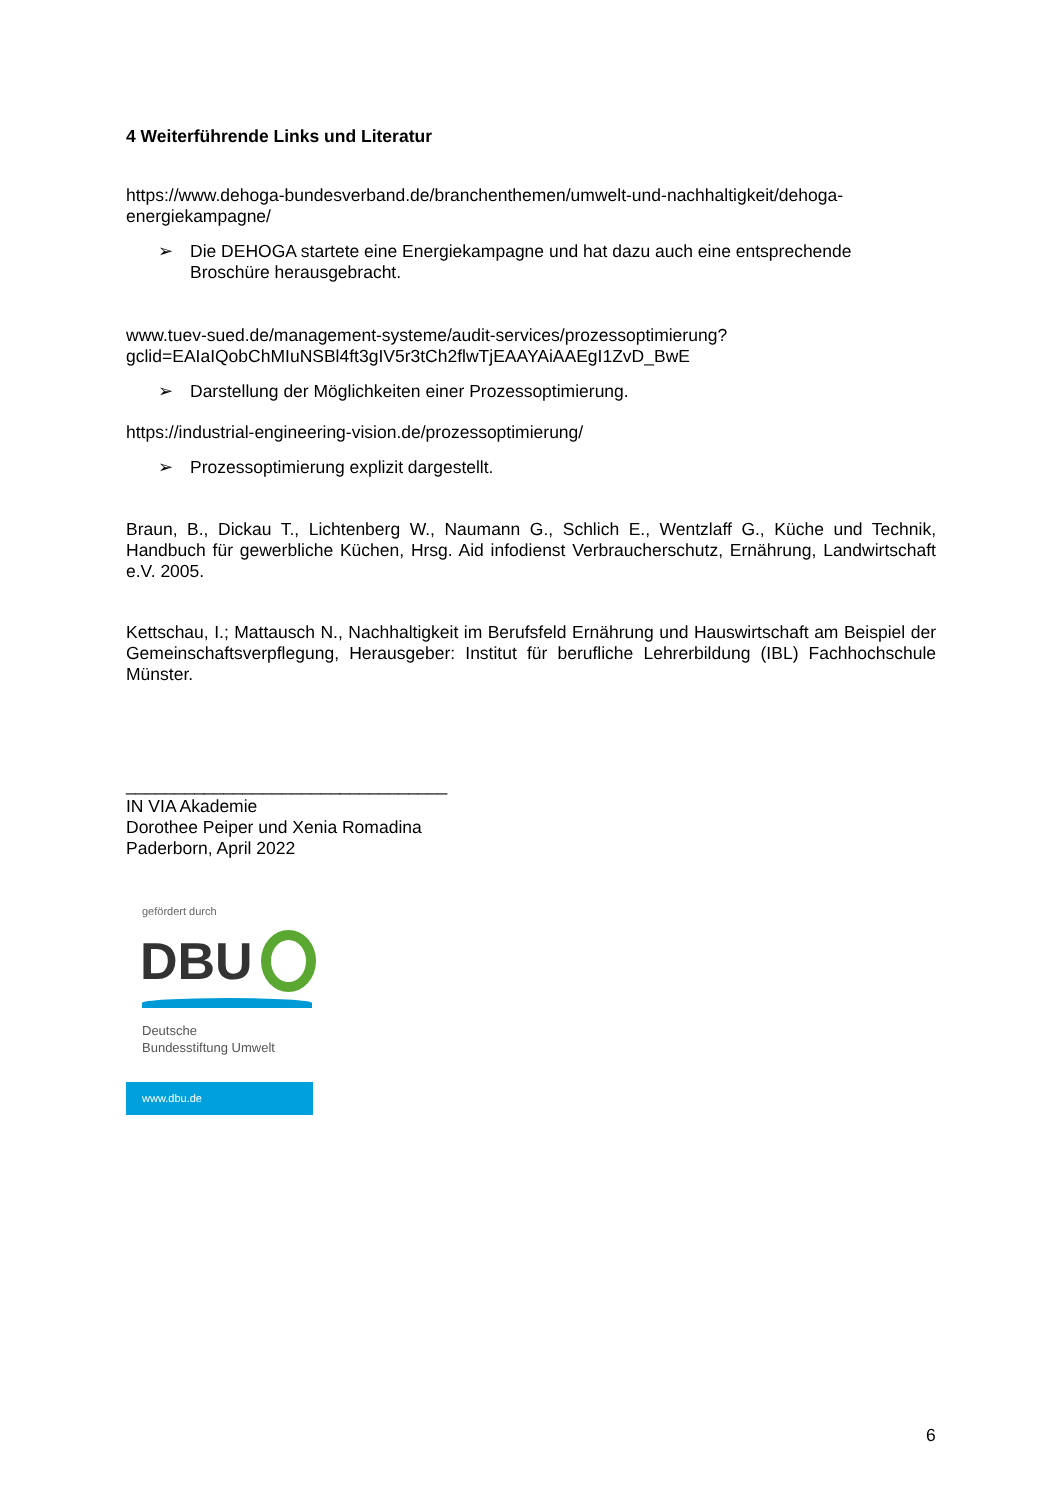4 Weiterführende Links und Literatur
https://www.dehoga-bundesverband.de/branchenthemen/umwelt-und-nachhaltigkeit/dehoga-energiekampagne/
➢ Die DEHOGA startete eine Energiekampagne und hat dazu auch eine entsprechende Broschüre herausgebracht.
www.tuev-sued.de/management-systeme/audit-services/prozessoptimierung?
gclid=EAIaIQobChMIuNSBl4ft3gIV5r3tCh2flwTjEAAYAiAAEgI1ZvD_BwE
➢ Darstellung der Möglichkeiten einer Prozessoptimierung.
https://industrial-engineering-vision.de/prozessoptimierung/
➢ Prozessoptimierung explizit dargestellt.
Braun, B., Dickau T., Lichtenberg W., Naumann G., Schlich E., Wentzlaff G., Küche und Technik, Handbuch für gewerbliche Küchen, Hrsg. Aid infodienst Verbraucherschutz, Ernährung, Landwirtschaft e.V. 2005.
Kettschau, I.; Mattausch N., Nachhaltigkeit im Berufsfeld Ernährung und Hauswirtschaft am Beispiel der Gemeinschaftsverpflegung, Herausgeber: Institut für berufliche Lehrerbildung (IBL) Fachhochschule Münster.
_________________________________
IN VIA Akademie
Dorothee Peiper und Xenia Romadina
Paderborn, April 2022
gefördert durch
DBU
Deutsche
Bundesstiftung Umwelt
www.dbu.de
6